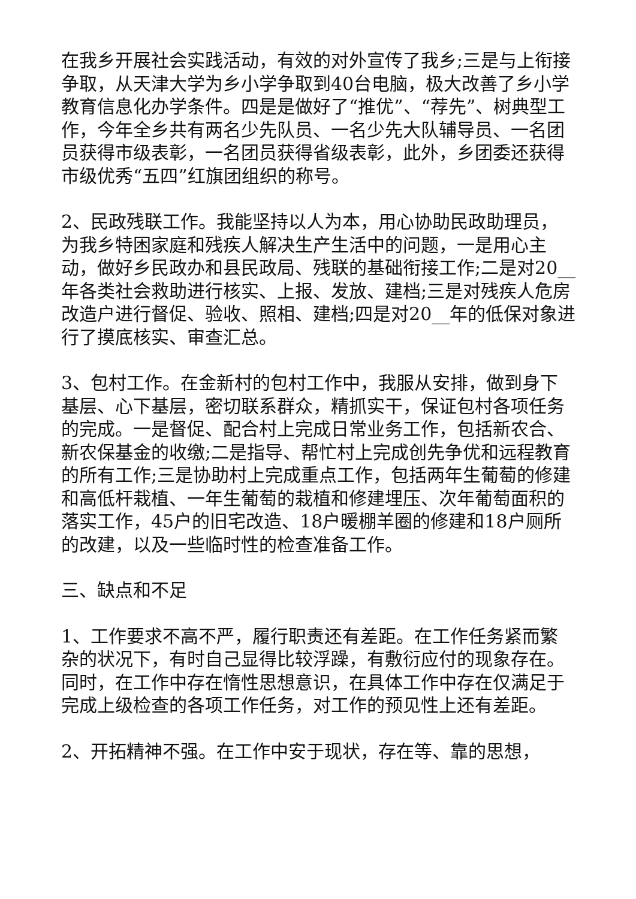在我乡开展社会实践活动，有效的对外宣传了我乡;三是与上衔接争取，从天津大学为乡小学争取到40台电脑，极大改善了乡小学教育信息化办学条件。四是是做好了“推优”、“荐先”、树典型工作，今年全乡共有两名少先队员、一名少先大队辅导员、一名团员获得市级表彰，一名团员获得省级表彰，此外，乡团委还获得市级优秀“五四”红旗团组织的称号。
2、民政残联工作。我能坚持以人为本，用心协助民政助理员，为我乡特困家庭和残疾人解决生产生活中的问题，一是用心主动，做好乡民政办和县民政局、残联的基础衔接工作;二是对20__年各类社会救助进行核实、上报、发放、建档;三是对残疾人危房改造户进行督促、验收、照相、建档;四是对20__年的低保对象进行了摸底核实、审查汇总。
3、包村工作。在金新村的包村工作中，我服从安排，做到身下基层、心下基层，密切联系群众，精抓实干，保证包村各项任务的完成。一是督促、配合村上完成日常业务工作，包括新农合、新农保基金的收缴;二是指导、帮忙村上完成创先争优和远程教育的所有工作;三是协助村上完成重点工作，包括两年生葡萄的修建和高低杆栽植、一年生葡萄的栽植和修建埋压、次年葡萄面积的落实工作，45户的旧宅改造、18户暖棚羊圈的修建和18户厕所的改建，以及一些临时性的检查准备工作。
三、缺点和不足
1、工作要求不高不严，履行职责还有差距。在工作任务紧而繁杂的状况下，有时自己显得比较浮躁，有敷衍应付的现象存在。同时，在工作中存在惰性思想意识，在具体工作中存在仅满足于完成上级检查的各项工作任务，对工作的预见性上还有差距。
2、开拓精神不强。在工作中安于现状，存在等、靠的思想，